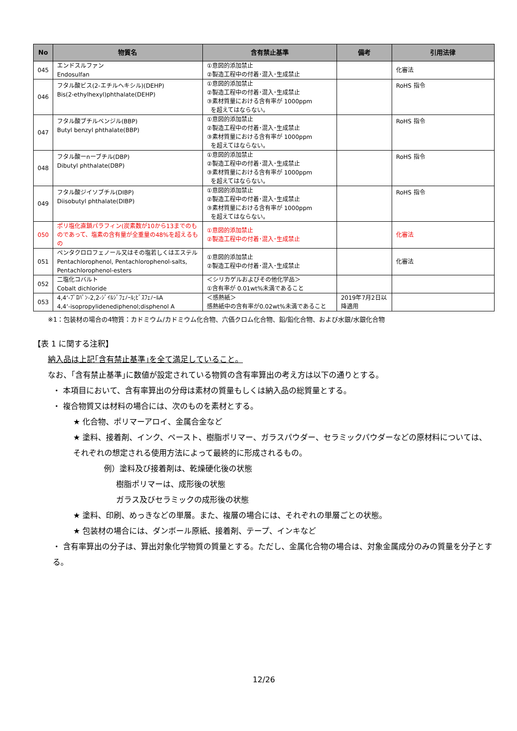| No | 物質名 | 含有禁止基準 | 備考 | 引用法律 |
| --- | --- | --- | --- | --- |
| 045 | エンドスルファン Endosulfan | ①意図的添加禁止 ②製造工程中の付着･混入･生成禁止 | | 化審法 |
| 046 | フタル酸ビス(2-エチルヘキシル)(DEHP) Bis(2-ethylhexyl)phthalate(DEHP) | ①意図的添加禁止 ②製造工程中の付着･混入･生成禁止 ③素材質量における含有率が 1000ppm を超えてはならない。 | | RoHS 指令 |
| 047 | フタル酸ブチルベンジル(BBP) Butyl benzyl phthalate(BBP) | ①意図的添加禁止 ②製造工程中の付着･混入･生成禁止 ③素材質量における含有率が 1000ppm を超えてはならない。 | | RoHS 指令 |
| 048 | フタル酸ーnーブチル(DBP) Dibutyl phthalate(DBP) | ①意図的添加禁止 ②製造工程中の付着･混入･生成禁止 ③素材質量における含有率が 1000ppm を超えてはならない。 | | RoHS 指令 |
| 049 | フタル酸ジイソブチル(DIBP) Diisobutyl phthalate(DIBP) | ①意図的添加禁止 ②製造工程中の付着･混入･生成禁止 ③素材質量における含有率が 1000ppm を超えてはならない。 | | RoHS 指令 |
| 050 | ポリ塩化直鎖パラフィン(炭素数が10から13までのものであって、塩素の含有量が全重量の48%を超えるもの | ①意図的添加禁止 ②製造工程中の付着･混入･生成禁止 | | 化審法 |
| 051 | ペンタクロロフェノール又はその塩若しくはエステル Pentachlorophenol, Pentachlorophenol-salts, Pentachlorophenol-esters | ①意図的添加禁止 ②製造工程中の付着･混入･生成禁止 | | 化審法 |
| 052 | 二塩化コバルト Cobalt dichloride | ＜シリカゲルおよびその他化学品＞ ①含有率が 0.01wt%未満であること | | |
| 053 | 4,4‘-ﾌﾟﾛﾊﾟﾝ-2,2-ｼﾞｲﾙｼﾞﾌｪﾉｰﾙ;ﾋﾞｽﾌｪﾉｰﾙA 4,4‘-isopropylidenediphenol;disphenol A | ＜感熱紙＞ 感熱紙中の含有率が0.02wt%未満であること | 2019年7月2日以降適用 | |
※1：包装材の場合の4物質：カドミウム/カドミウム化合物、六価クロム化合物、鉛/鉛化合物、および水銀/水銀化合物
【表 1 に関する注釈】
納入品は上記｢含有禁止基準｣を全て満足していること。
なお、｢含有禁止基準｣に数値が設定されている物質の含有率算出の考え方は以下の通りとする。
・ 本項目において、含有率算出の分母は素材の質量もしくは納入品の総質量とする。
・ 複合物質又は材料の場合には、次のものを素材とする。
★ 化合物、ポリマーアロイ、金属合金など
★ 塗料、接着剤、インク、ペースト、樹脂ポリマー、ガラスパウダー、セラミックパウダーなどの原材料については、それぞれの想定される使用方法によって最終的に形成されるもの。
例）塗料及び接着剤は、乾燥硬化後の状態
樹脂ポリマーは、成形後の状態
ガラス及びセラミックの成形後の状態
★ 塗料、印刷、めっきなどの単層。また、複層の場合には、それぞれの単層ごとの状態。
★ 包装材の場合には、ダンボール原紙、接着剤、テープ、インキなど
・ 含有率算出の分子は、算出対象化学物質の質量とする。ただし、金属化合物の場合は、対象金属成分のみの質量を分子とする。
12/26